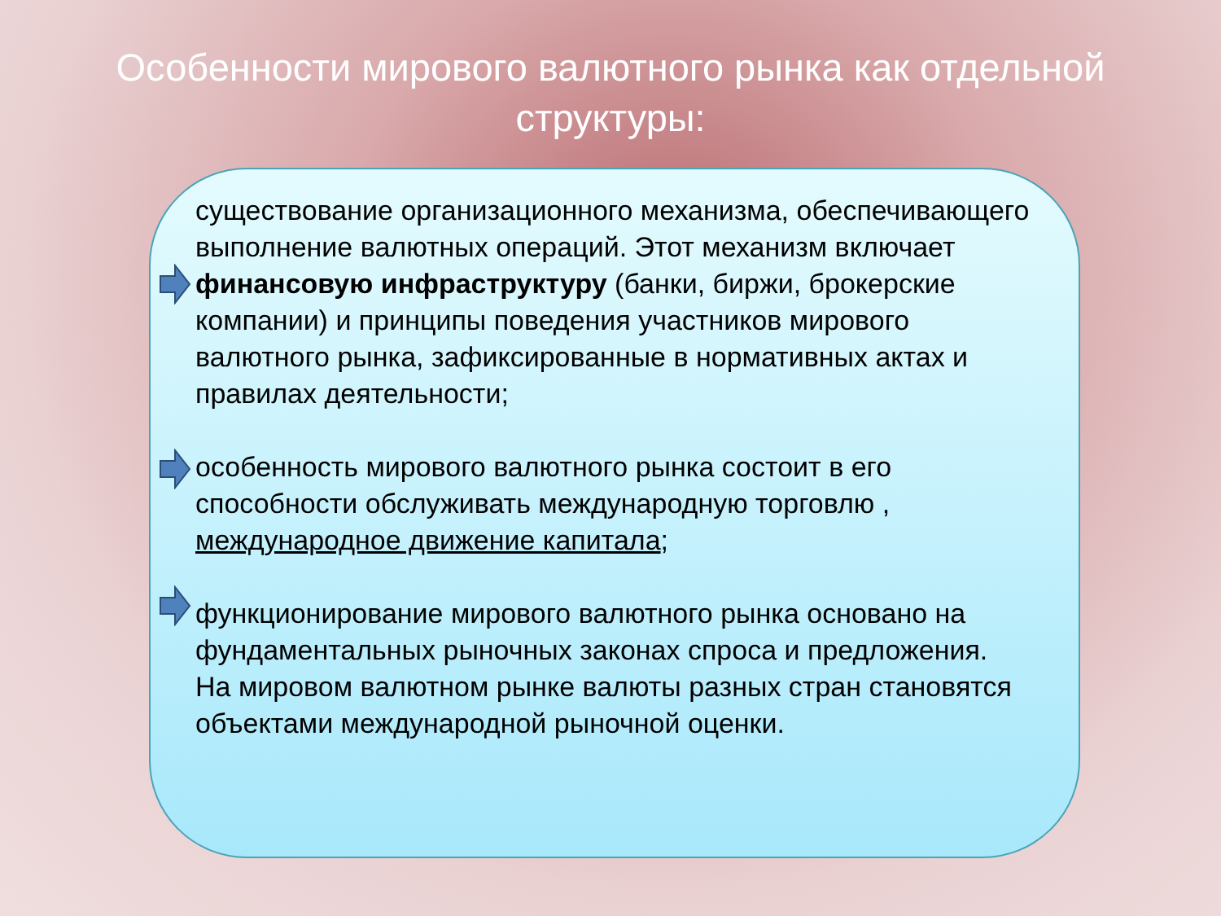Особенности мирового валютного рынка как отдельной структуры:
существование организационного механизма, обеспечивающего выполнение валютных операций. Этот механизм включает финансовую инфраструктуру (банки, биржи, брокерские компании) и принципы поведения участников мирового валютного рынка, зафиксированные в нормативных актах и правилах деятельности;
особенность мирового валютного рынка состоит в его способности обслуживать международную торговлю , международное движение капитала;
функционирование мирового валютного рынка основано на фундаментальных рыночных законах спроса и предложения. На мировом валютном рынке валюты разных стран становятся объектами международной рыночной оценки.